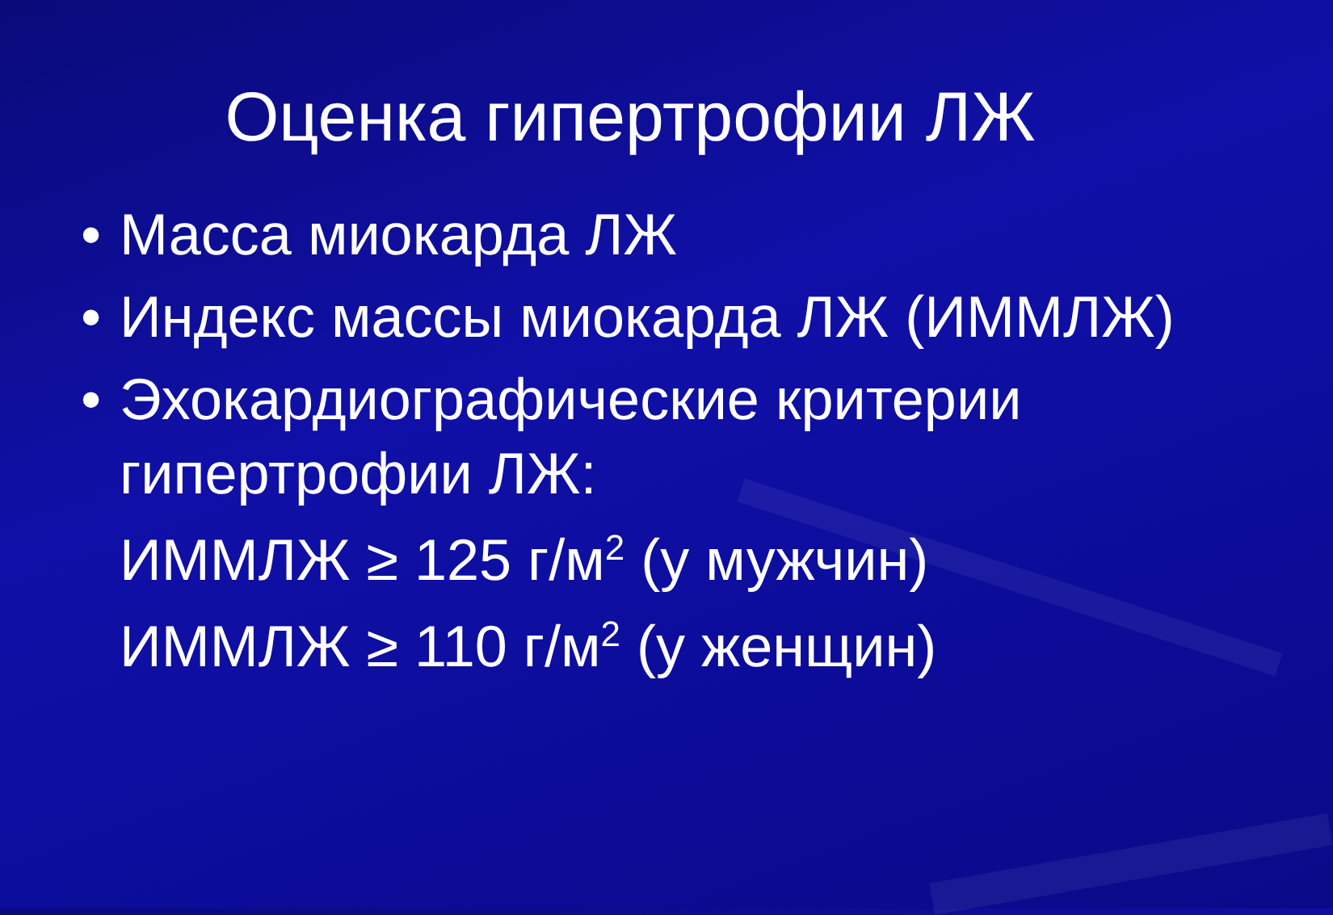Оценка гипертрофии ЛЖ
• Масса миокарда ЛЖ
• Индекс массы миокарда ЛЖ (ИММЛЖ)
• Эхокардиографические критерии гипертрофии ЛЖ:
ИММЛЖ ≥ 125 г/м<sup>2</sup> (у мужчин)
ИММЛЖ ≥ 110 г/м<sup>2</sup> (у женщин)